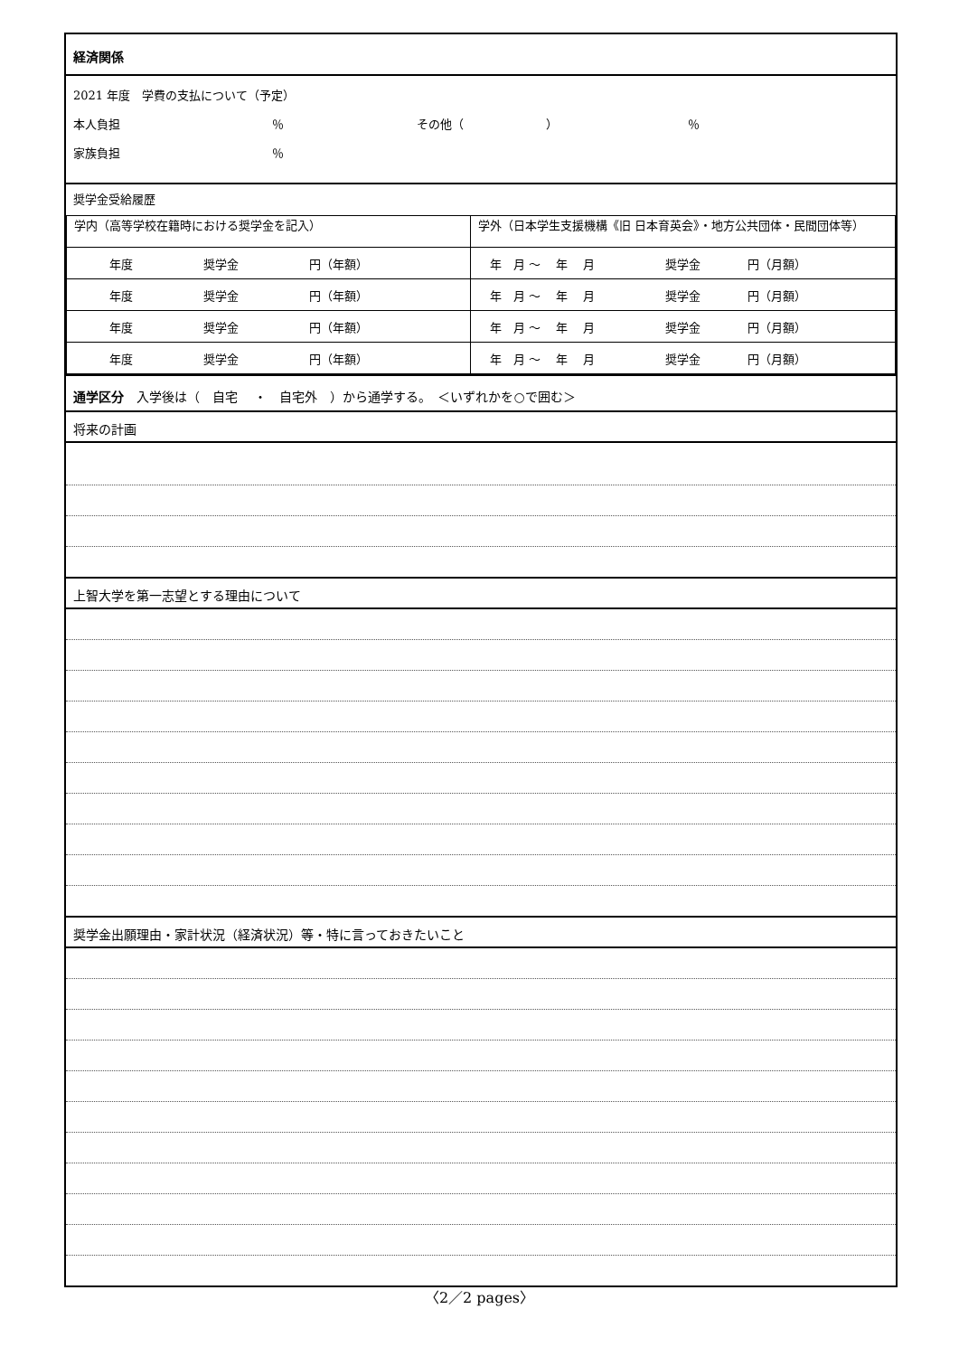経済関係
2021 年度　学費の支払について（予定）
本人負担 ％ その他（　　　　　　　） ％
家族負担 ％
奨学金受給履歴
| 学内（高等学校在籍時における奨学金を記入） | 学外（日本学生支援機構《旧 日本育英会》・地方公共団体・民間団体等） |
| 年度 奨学金 円（年額） | 年 月 ～ 年 月 奨学金 円（月額） |
| 年度 奨学金 円（年額） | 年 月 ～ 年 月 奨学金 円（月額） |
| 年度 奨学金 円（年額） | 年 月 ～ 年 月 奨学金 円（月額） |
| 年度 奨学金 円（年額） | 年 月 ～ 年 月 奨学金 円（月額） |
通学区分　入学後は（　自宅　 ・　自宅外　）から通学する。　＜いずれかを○で囲む＞
将来の計画
上智大学を第一志望とする理由について
奨学金出願理由・家計状況（経済状況）等・特に言っておきたいこと
〈2／2 pages〉